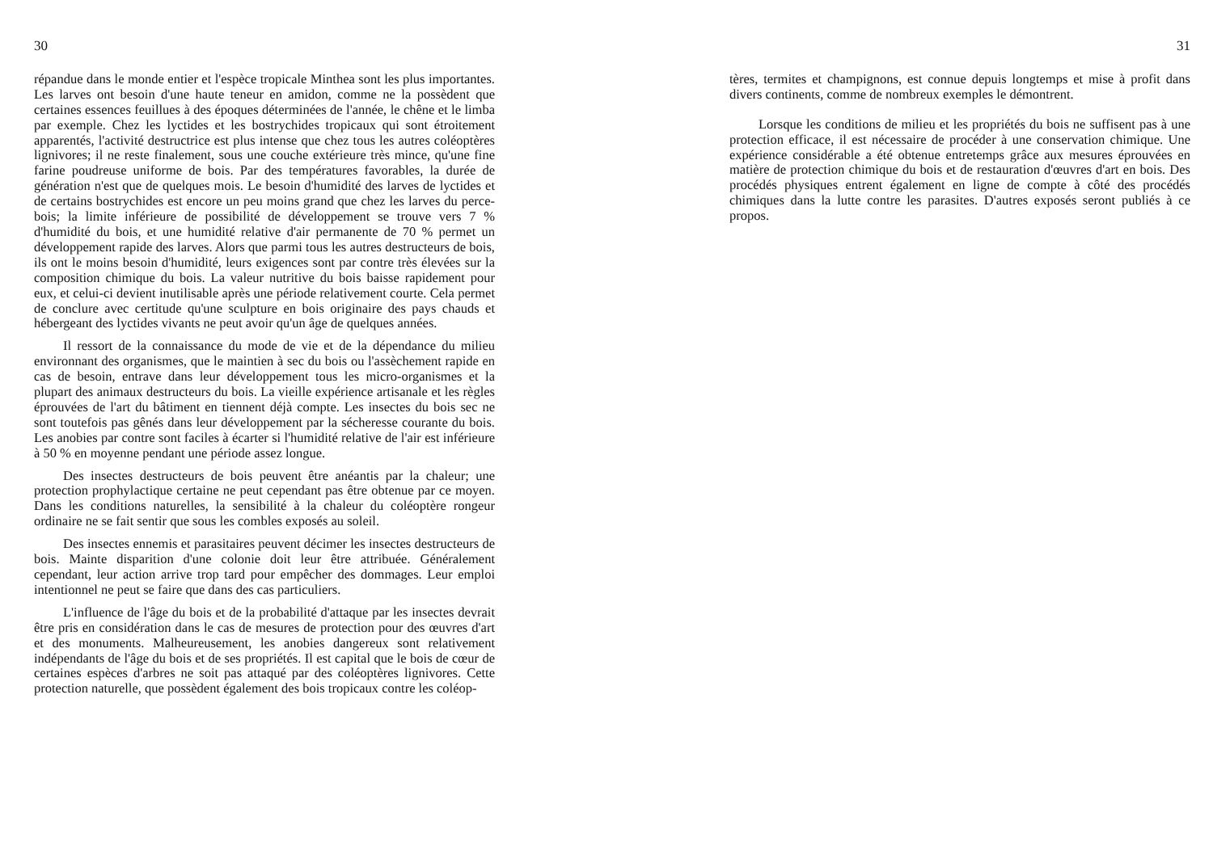30
répandue dans le monde entier et l'espèce tropicale Minthea sont les plus importantes. Les larves ont besoin d'une haute teneur en amidon, comme ne la possèdent que certaines essences feuillues à des époques déterminées de l'année, le chêne et le limba par exemple. Chez les lyctides et les bostrychides tropicaux qui sont étroitement apparentés, l'activité destructrice est plus intense que chez tous les autres coléoptères lignivores; il ne reste finalement, sous une couche extérieure très mince, qu'une fine farine poudreuse uniforme de bois. Par des températures favorables, la durée de génération n'est que de quelques mois. Le besoin d'humidité des larves de lyctides et de certains bostrychides est encore un peu moins grand que chez les larves du perce-bois; la limite inférieure de possibilité de développement se trouve vers 7 % d'humidité du bois, et une humidité relative d'air permanente de 70 % permet un développement rapide des larves. Alors que parmi tous les autres destructeurs de bois, ils ont le moins besoin d'humidité, leurs exigences sont par contre très élevées sur la composition chimique du bois. La valeur nutritive du bois baisse rapidement pour eux, et celui-ci devient inutilisable après une période relativement courte. Cela permet de conclure avec certitude qu'une sculpture en bois originaire des pays chauds et hébergeant des lyctides vivants ne peut avoir qu'un âge de quelques années.
Il ressort de la connaissance du mode de vie et de la dépendance du milieu environnant des organismes, que le maintien à sec du bois ou l'assèchement rapide en cas de besoin, entrave dans leur développement tous les micro-organismes et la plupart des animaux destructeurs du bois. La vieille expérience artisanale et les règles éprouvées de l'art du bâtiment en tiennent déjà compte. Les insectes du bois sec ne sont toutefois pas gênés dans leur développement par la sécheresse courante du bois. Les anobies par contre sont faciles à écarter si l'humidité relative de l'air est inférieure à 50 % en moyenne pendant une période assez longue.
Des insectes destructeurs de bois peuvent être anéantis par la chaleur; une protection prophylactique certaine ne peut cependant pas être obtenue par ce moyen. Dans les conditions naturelles, la sensibilité à la chaleur du coléoptère rongeur ordinaire ne se fait sentir que sous les combles exposés au soleil.
Des insectes ennemis et parasitaires peuvent décimer les insectes destructeurs de bois. Mainte disparition d'une colonie doit leur être attribuée. Généralement cependant, leur action arrive trop tard pour empêcher des dommages. Leur emploi intentionnel ne peut se faire que dans des cas particuliers.
L'influence de l'âge du bois et de la probabilité d'attaque par les insectes devrait être pris en considération dans le cas de mesures de protection pour des œuvres d'art et des monuments. Malheureusement, les anobies dangereux sont relativement indépendants de l'âge du bois et de ses propriétés. Il est capital que le bois de cœur de certaines espèces d'arbres ne soit pas attaqué par des coléoptères lignivores. Cette protection naturelle, que possèdent également des bois tropicaux contre les coléop-
31
tères, termites et champignons, est connue depuis longtemps et mise à profit dans divers continents, comme de nombreux exemples le démontrent.
Lorsque les conditions de milieu et les propriétés du bois ne suffisent pas à une protection efficace, il est nécessaire de procéder à une conservation chimique. Une expérience considérable a été obtenue entretemps grâce aux mesures éprouvées en matière de protection chimique du bois et de restauration d'œuvres d'art en bois. Des procédés physiques entrent également en ligne de compte à côté des procédés chimiques dans la lutte contre les parasites. D'autres exposés seront publiés à ce propos.